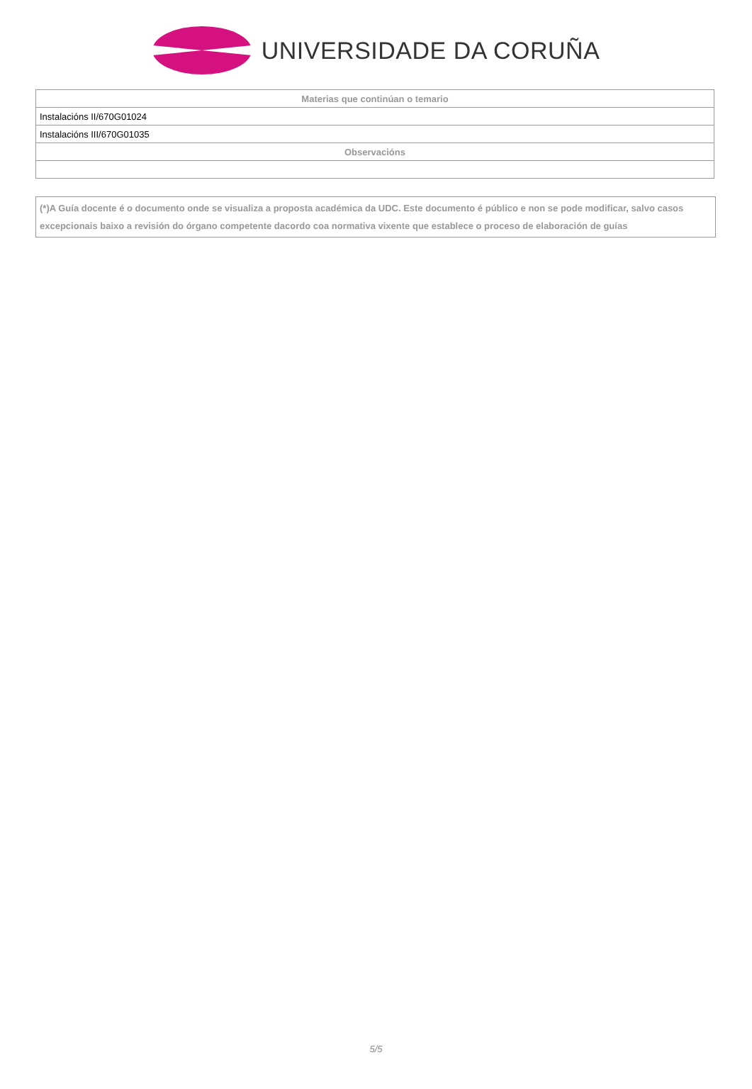UNIVERSIDADE DA CORUÑA
| Materias que continúan o temario |
| --- |
| Instalacións II/670G01024 |
| Instalacións III/670G01035 |
| Observacións |
(*)A Guía docente é o documento onde se visualiza a proposta académica da UDC. Este documento é público e non se pode modificar, salvo casos excepcionais baixo a revisión do órgano competente dacordo coa normativa vixente que establece o proceso de elaboración de guías
5/5